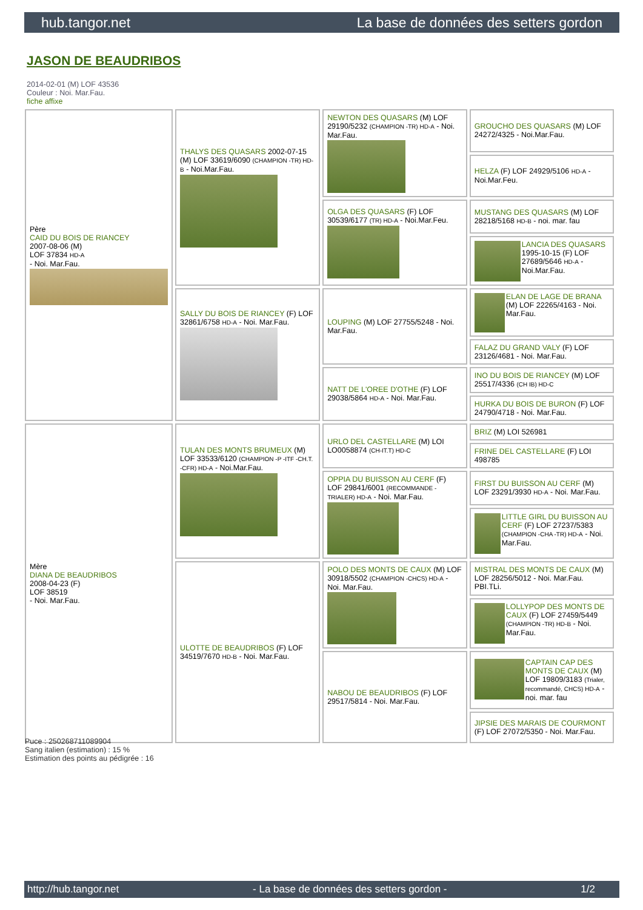hub.tangor.net La base de données des setters gordon
JASON DE BEAUDRIBOS
2014-02-01 (M) LOF 43536
Couleur : Noi. Mar.Fau.
fiche affixe
| Père CAID DU BOIS DE RIANCEY 2007-08-06 (M) LOF 37834 HD-A - Noi. Mar.Fau. | THALYS DES QUASARS 2002-07-15 (M) LOF 33619/6090 (CHAMPION -TR) HD-B - Noi.Mar.Fau. | NEWTON DES QUASARS (M) LOF 29190/5232 (CHAMPION -TR) HD-A - Noi. Mar.Fau. | GROUCHO DES QUASARS (M) LOF 24272/4325 - Noi.Mar.Fau. |
| | | | HELZA (F) LOF 24929/5106 HD-A - Noi.Mar.Feu. |
| | | OLGA DES QUASARS (F) LOF 30539/6177 (TR) HD-A - Noi.Mar.Feu. | MUSTANG DES QUASARS (M) LOF 28218/5168 HD-B - noi. mar. fau |
| | | | LANCIA DES QUASARS 1995-10-15 (F) LOF 27689/5646 HD-A - Noi.Mar.Fau. |
| | SALLY DU BOIS DE RIANCEY (F) LOF 32861/6758 HD-A - Noi. Mar.Fau. | LOUPING (M) LOF 27755/5248 - Noi. Mar.Fau. | ELAN DE LAGE DE BRANA (M) LOF 22265/4163 - Noi. Mar.Fau. |
| | | | FALAZ DU GRAND VALY (F) LOF 23126/4681 - Noi. Mar.Fau. |
| | | NATT DE L'OREE D'OTHE (F) LOF 29038/5864 HD-A - Noi. Mar.Fau. | INO DU BOIS DE RIANCEY (M) LOF 25517/4336 (CH IB) HD-C |
| | | | HURKA DU BOIS DE BURON (F) LOF 24790/4718 - Noi. Mar.Fau. |
| Mère DIANA DE BEAUDRIBOS 2008-04-23 (F) LOF 38519 - Noi. Mar.Fau. | TULAN DES MONTS BRUMEUX (M) LOF 33533/6120 (CHAMPION -P -ITF -CH.T. -CFR) HD-A - Noi.Mar.Fau. | URLO DEL CASTELLARE (M) LOI LO0058874 (CH-IT.T) HD-C | BRIZ (M) LOI 526981 |
| | | | FRINE DEL CASTELLARE (F) LOI 498785 |
| | | OPPIA DU BUISSON AU CERF (F) LOF 29841/6001 (RECOMMANDE -TRIALER) HD-A - Noi. Mar.Fau. | FIRST DU BUISSON AU CERF (M) LOF 23291/3930 HD-A - Noi. Mar.Fau. |
| | | | LITTLE GIRL DU BUISSON AU CERF (F) LOF 27237/5383 (CHAMPION -CHA -TR) HD-A - Noi. Mar.Fau. |
| | ULOTTE DE BEAUDRIBOS (F) LOF 34519/7670 HD-B - Noi. Mar.Fau. | POLO DES MONTS DE CAUX (M) LOF 30918/5502 (CHAMPION -CHCS) HD-A - Noi. Mar.Fau. | MISTRAL DES MONTS DE CAUX (M) LOF 28256/5012 - Noi. Mar.Fau. PBI.TLi. |
| | | | LOLLYPOP DES MONTS DE CAUX (F) LOF 27459/5449 (CHAMPION -TR) HD-B - Noi. Mar.Fau. |
| | | NABOU DE BEAUDRIBOS (F) LOF 29517/5814 - Noi. Mar.Fau. | CAPTAIN CAP DES MONTS DE CAUX (M) LOF 19809/3183 (Trialer, recommandé, CHCS) HD-A - noi. mar. fau |
| | | | JIPSIE DES MARAIS DE COURMONT (F) LOF 27072/5350 - Noi. Mar.Fau. |
Puce : 250268711089904
Sang italien (estimation) : 15 %
Estimation des points au pédigrée : 16
http://hub.tangor.net - La base de données des setters gordon - 1/2